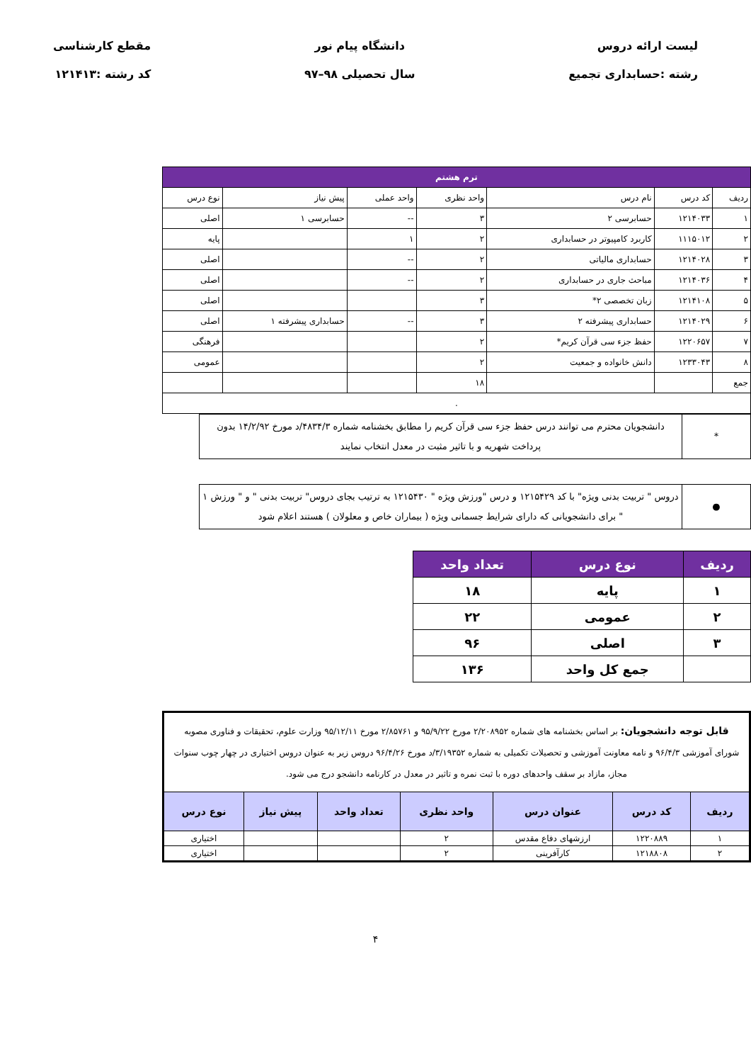لیست ارائه دروس
رشته :حسابداری تجمیع
دانشگاه پیام نور
سال تحصیلی ۹۸–۹۷
مقطع کارشناسی
کد رشته :۱۲۱۴۱۳
| ترم هشتم | | | | | | |
| ردیف | کد درس | نام درس | واحد نظری | واحد عملی | پیش نیاز | نوع درس |
| ۱ | ۱۲۱۴۰۳۳ | حسابرسی ۲ | ۳ | -- | حسابرسی ۱ | اصلی |
| ۲ | ۱۱۱۵۰۱۲ | کاربرد کامپیوتر در حسابداری | ۲ | ۱ | | پایه |
| ۳ | ۱۲۱۴۰۲۸ | حسابداری مالیاتی | ۲ | -- | | اصلی |
| ۴ | ۱۲۱۴۰۳۶ | مباحث جاری در حسابداری | ۲ | -- | | اصلی |
| ۵ | ۱۲۱۴۱۰۸ | زبان تخصصی ۲* | ۳ | | | اصلی |
| ۶ | ۱۲۱۴۰۲۹ | حسابداری پیشرفته ۲ | ۳ | -- | حسابداری پیشرفته ۱ | اصلی |
| ۷ | ۱۲۲۰۶۵۷ | حفظ جزء سی قرآن کریم* | ۲ | | | فرهنگی |
| ۸ | ۱۲۳۳۰۴۳ | دانش خانواده و جمعیت | ۲ | | | عمومی |
| جمع | | | ۱۸ | | | |
| . | | | | | | |
| * | دانشجویان محترم می توانند درس حفظ جزء سی قرآن کریم را مطابق بخشنامه شماره ۴۸۳۴/۳/د مورخ ۱۴/۲/۹۲ بدون پرداخت شهریه و با تاثیر مثبت در معدل انتخاب نمایند |
| ● | دروس " تربیت بدنی ویژه" با کد ۱۲۱۵۴۲۹ و درس "ورزش ویژه " ۱۲۱۵۴۳۰ به ترتیب بجای دروس" تربیت بدنی " و " ورزش ۱ " برای دانشجویانی که دارای شرایط جسمانی ویژه ( بیماران خاص و معلولان ) هستند اعلام شود |
| ردیف | نوع درس | تعداد واحد |
| ۱ | پایه | ۱۸ |
| ۲ | عمومی | ۲۲ |
| ۳ | اصلی | ۹۶ |
| | جمع کل واحد | ۱۳۶ |
| قابل توجه دانشجویان: بر اساس بخشنامه های شماره ۲/۲۰۸۹۵۲ مورخ ۹۵/۹/۲۲ و ۲/۸۵۷۶۱ مورخ ۹۵/۱۲/۱۱ وزارت علوم، تحقیقات و فناوری مصوبه شورای آموزشی ۹۶/۴/۳ و نامه معاونت آموزشی و تحصیلات تکمیلی به شماره ۳/۱۹۳۵۲/د مورخ ۹۶/۴/۲۶ دروس زیر به عنوان دروس اختیاری در چهار چوب سنوات مجاز، مازاد بر سقف واحدهای دوره با ثبت نمره و تاثیر در معدل در کارنامه دانشجو درج می شود. | | | | | | |
| ردیف | کد درس | عنوان درس | واحد نظری | تعداد واحد | پیش نیاز | نوع درس |
| ۱ | ۱۲۲۰۸۸۹ | ارزشهای دفاع مقدس | ۲ | | | اختیاری |
| ۲ | ۱۲۱۸۸۰۸ | کارآفرینی | ۲ | | | اختیاری |
۴